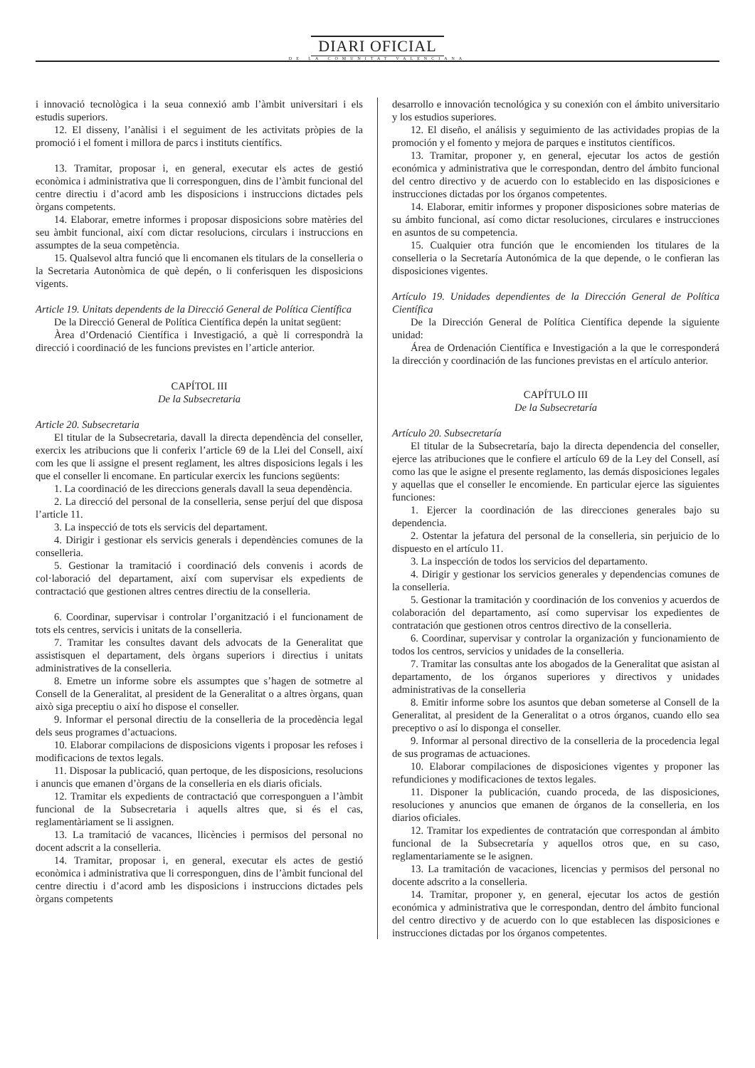DIARI OFICIAL
DE LA COMUNITAT VALENCIANA
i innovació tecnològica i la seua connexió amb l’àmbit universitari i els estudis superiors.
12. El disseny, l’anàlisi i el seguiment de les activitats pròpies de la promoció i el foment i millora de parcs i instituts científics.
13. Tramitar, proposar i, en general, executar els actes de gestió econòmica i administrativa que li corresponguen, dins de l’àmbit funcional del centre directiu i d’acord amb les disposicions i instruccions dictades pels òrgans competents.
14. Elaborar, emetre informes i proposar disposicions sobre matèries del seu àmbit funcional, així com dictar resolucions, circulars i instruccions en assumptes de la seua competència.
15. Qualsevol altra funció que li encomanen els titulars de la conselleria o la Secretaria Autonòmica de què depén, o li conferisquen les disposicions vigents.
Article 19. Unitats dependents de la Direcció General de Política Científica
De la Direcció General de Política Científica depén la unitat següent:
Àrea d’Ordenació Científica i Investigació, a què li correspondrà la direcció i coordinació de les funcions previstes en l’article anterior.
CAPÍTOL III
De la Subsecretaria
Article 20. Subsecretaria
El titular de la Subsecretaria, davall la directa dependència del conseller, exercix les atribucions que li conferix l’article 69 de la Llei del Consell, així com les que li assigne el present reglament, les altres disposicions legals i les que el conseller li encomane. En particular exercix les funcions següents:
1. La coordinació de les direccions generals davall la seua dependència.
2. La direcció del personal de la conselleria, sense perjuí del que disposa l’article 11.
3. La inspecció de tots els servicis del departament.
4. Dirigir i gestionar els servicis generals i dependències comunes de la conselleria.
5. Gestionar la tramitació i coordinació dels convenis i acords de col·laboració del departament, així com supervisar els expedients de contractació que gestionen altres centres directiu de la conselleria.
6. Coordinar, supervisar i controlar l’organització i el funcionament de tots els centres, servicis i unitats de la conselleria.
7. Tramitar les consultes davant dels advocats de la Generalitat que assistisquen el departament, dels òrgans superiors i directius i unitats administratives de la conselleria.
8. Emetre un informe sobre els assumptes que s’hagen de sotmetre al Consell de la Generalitat, al president de la Generalitat o a altres òrgans, quan això siga preceptiu o així ho dispose el conseller.
9. Informar el personal directiu de la conselleria de la procedència legal dels seus programes d’actuacions.
10. Elaborar compilacions de disposicions vigents i proposar les refoses i modificacions de textos legals.
11. Disposar la publicació, quan pertoque, de les disposicions, resolucions i anuncis que emanen d’òrgans de la conselleria en els diaris oficials.
12. Tramitar els expedients de contractació que corresponguen a l’àmbit funcional de la Subsecretaria i aquells altres que, si és el cas, reglamentàriament se li assignen.
13. La tramitació de vacances, llicències i permisos del personal no docent adscrit a la conselleria.
14. Tramitar, proposar i, en general, executar els actes de gestió econòmica i administrativa que li corresponguen, dins de l’àmbit funcional del centre directiu i d’acord amb les disposicions i instruccions dictades pels òrgans competents
desarrollo e innovación tecnológica y su conexión con el ámbito universitario y los estudios superiores.
12. El diseño, el análisis y seguimiento de las actividades propias de la promoción y el fomento y mejora de parques e institutos científicos.
13. Tramitar, proponer y, en general, ejecutar los actos de gestión económica y administrativa que le correspondan, dentro del ámbito funcional del centro directivo y de acuerdo con lo establecido en las disposiciones e instrucciones dictadas por los órganos competentes.
14. Elaborar, emitir informes y proponer disposiciones sobre materias de su ámbito funcional, así como dictar resoluciones, circulares e instrucciones en asuntos de su competencia.
15. Cualquier otra función que le encomienden los titulares de la conselleria o la Secretaría Autonómica de la que depende, o le confieran las disposiciones vigentes.
Artículo 19. Unidades dependientes de la Dirección General de Política Científica
De la Dirección General de Política Científica depende la siguiente unidad:
Área de Ordenación Científica e Investigación a la que le corresponderá la dirección y coordinación de las funciones previstas en el artículo anterior.
CAPÍTULO III
De la Subsecretaría
Artículo 20. Subsecretaría
El titular de la Subsecretaría, bajo la directa dependencia del conseller, ejerce las atribuciones que le confiere el artículo 69 de la Ley del Consell, así como las que le asigne el presente reglamento, las demás disposiciones legales y aquellas que el conseller le encomiende. En particular ejerce las siguientes funciones:
1. Ejercer la coordinación de las direcciones generales bajo su dependencia.
2. Ostentar la jefatura del personal de la conselleria, sin perjuicio de lo dispuesto en el artículo 11.
3. La inspección de todos los servicios del departamento.
4. Dirigir y gestionar los servicios generales y dependencias comunes de la conselleria.
5. Gestionar la tramitación y coordinación de los convenios y acuerdos de colaboración del departamento, así como supervisar los expedientes de contratación que gestionen otros centros directivo de la conselleria.
6. Coordinar, supervisar y controlar la organización y funcionamiento de todos los centros, servicios y unidades de la conselleria.
7. Tramitar las consultas ante los abogados de la Generalitat que asistan al departamento, de los órganos superiores y directivos y unidades administrativas de la conselleria
8. Emitir informe sobre los asuntos que deban someterse al Consell de la Generalitat, al president de la Generalitat o a otros órganos, cuando ello sea preceptivo o así lo disponga el conseller.
9. Informar al personal directivo de la conselleria de la procedencia legal de sus programas de actuaciones.
10. Elaborar compilaciones de disposiciones vigentes y proponer las refundiciones y modificaciones de textos legales.
11. Disponer la publicación, cuando proceda, de las disposiciones, resoluciones y anuncios que emanen de órganos de la conselleria, en los diarios oficiales.
12. Tramitar los expedientes de contratación que correspondan al ámbito funcional de la Subsecretaría y aquellos otros que, en su caso, reglamentariamente se le asignen.
13. La tramitación de vacaciones, licencias y permisos del personal no docente adscrito a la conselleria.
14. Tramitar, proponer y, en general, ejecutar los actos de gestión económica y administrativa que le correspondan, dentro del ámbito funcional del centro directivo y de acuerdo con lo que establecen las disposiciones e instrucciones dictadas por los órganos competentes.